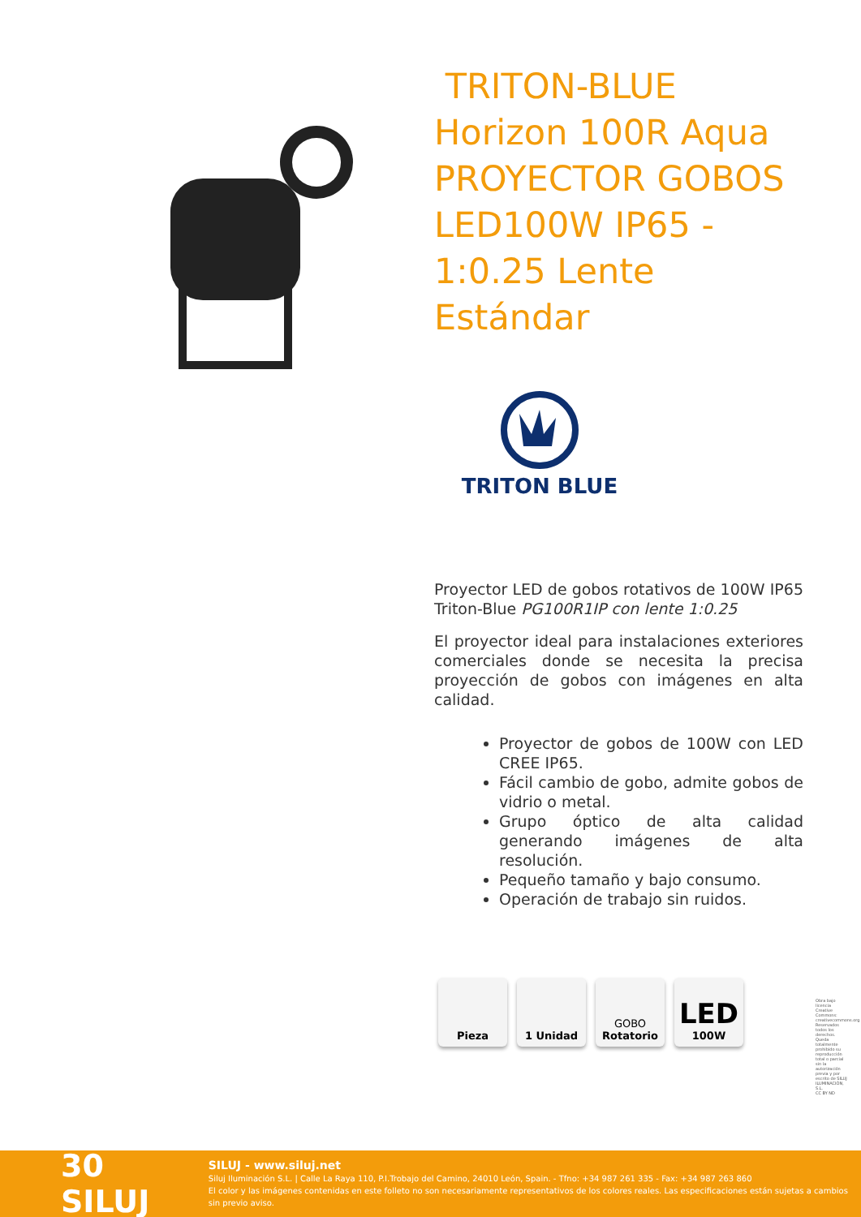TRITON-BLUE Horizon 100R Aqua PROYECTOR GOBOS LED100W IP65 - 1:0.25 Lente Estándar
TRITON BLUE
Proyector LED de gobos rotativos de 100W IP65 Triton-Blue PG100R1IP con lente 1:0.25
El proyector ideal para instalaciones exteriores comerciales donde se necesita la precisa proyección de gobos con imágenes en alta calidad.
Proyector de gobos de 100W con LED CREE IP65.
Fácil cambio de gobo, admite gobos de vidrio o metal.
Grupo óptico de alta calidad generando imágenes de alta resolución.
Pequeño tamaño y bajo consumo.
Operación de trabajo sin ruidos.
Pieza 1 Unidad GOBO
Rotatorio
LED
100W
Obra bajo licencia Creative Commons: creativecommons.org Reservados todos los derechos. Queda totalmente prohibido su reproducción total o parcial sin la autorización previa y por escrito de SILUJ ILUMINACIÓN, S.L.
CC BY ND
30 SILUJ
SILUJ - www.siluj.net
Siluj Iluminación S.L. | Calle La Raya 110, P.I.Trobajo del Camino, 24010 León, Spain. - Tfno: +34 987 261 335 - Fax: +34 987 263 860
El color y las imágenes contenidas en este folleto no son necesariamente representativos de los colores reales. Las especificaciones están sujetas a cambios sin previo aviso.